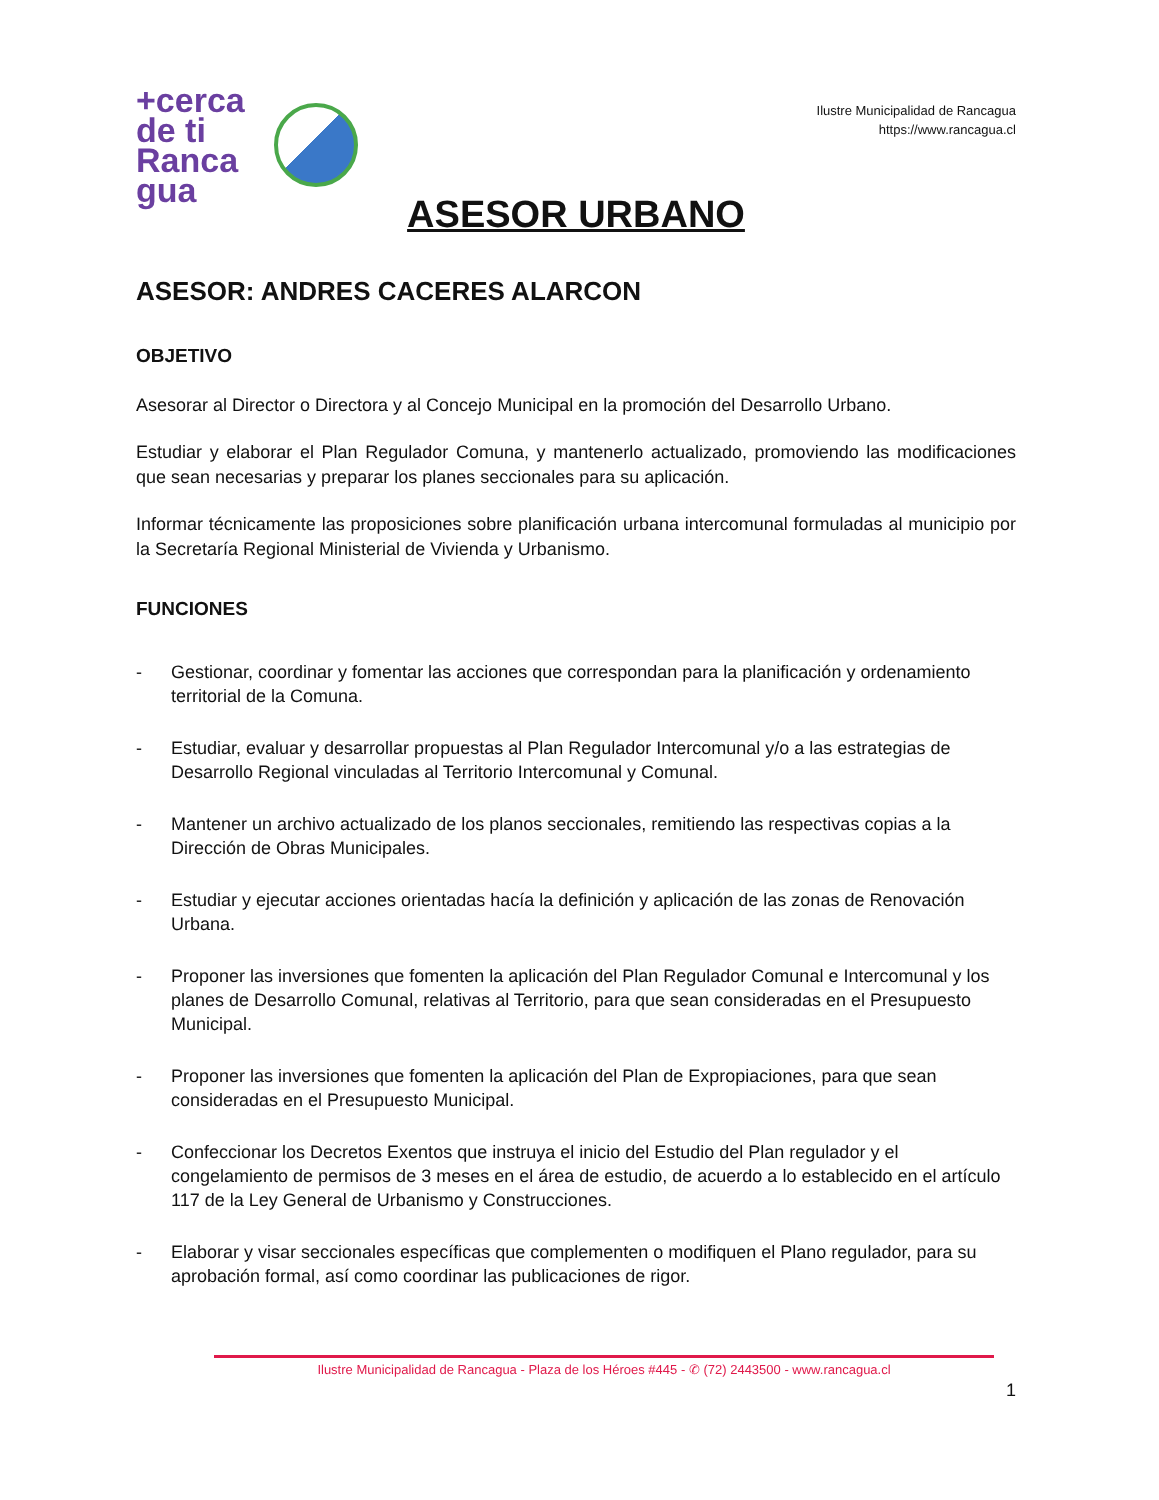+cerca de ti
Ranca
gua
Ilustre Municipalidad de Rancagua
https://www.rancagua.cl
ASESOR URBANO
ASESOR: ANDRES CACERES ALARCON
OBJETIVO
Asesorar al Director o Directora y al Concejo Municipal en la promoción del Desarrollo Urbano.
Estudiar y elaborar el Plan Regulador Comuna, y mantenerlo actualizado, promoviendo las modificaciones que sean necesarias y preparar los planes seccionales para su aplicación.
Informar técnicamente las proposiciones sobre planificación urbana intercomunal formuladas al municipio por la Secretaría Regional Ministerial de Vivienda y Urbanismo.
FUNCIONES
- Gestionar, coordinar y fomentar las acciones que correspondan para la planificación y ordenamiento territorial de la Comuna.
- Estudiar, evaluar y desarrollar propuestas al Plan Regulador Intercomunal y/o a las estrategias de Desarrollo Regional vinculadas al Territorio Intercomunal y Comunal.
- Mantener un archivo actualizado de los planos seccionales, remitiendo las respectivas copias a la Dirección de Obras Municipales.
- Estudiar y ejecutar acciones orientadas hacía la definición y aplicación de las zonas de Renovación Urbana.
- Proponer las inversiones que fomenten la aplicación del Plan Regulador Comunal e Intercomunal y los planes de Desarrollo Comunal, relativas al Territorio, para que sean consideradas en el Presupuesto Municipal.
- Proponer las inversiones que fomenten la aplicación del Plan de Expropiaciones, para que sean consideradas en el Presupuesto Municipal.
- Confeccionar los Decretos Exentos que instruya el inicio del Estudio del Plan regulador y el congelamiento de permisos de 3 meses en el área de estudio, de acuerdo a lo establecido en el artículo 117 de la Ley General de Urbanismo y Construcciones.
- Elaborar y visar seccionales específicas que complementen o modifiquen el Plano regulador, para su aprobación formal, así como coordinar las publicaciones de rigor.
Ilustre Municipalidad de Rancagua - Plaza de los Héroes #445 - ✆ (72) 2443500 - www.rancagua.cl
1